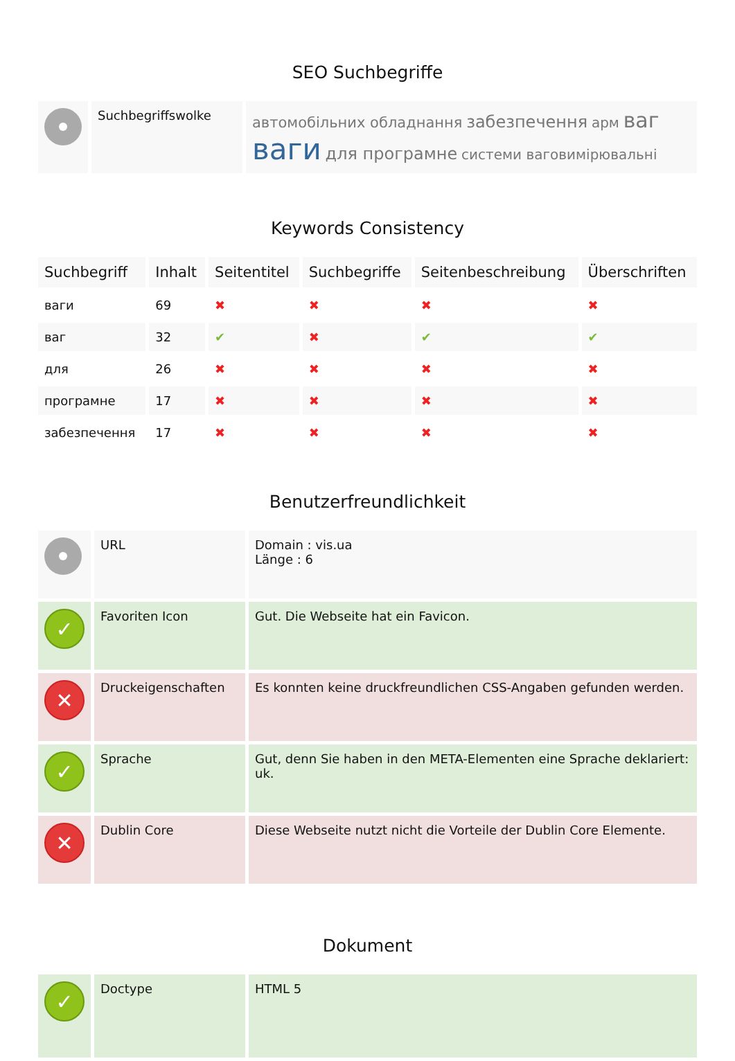SEO Suchbegriffe
| | Suchbegriffswolke | автомобільних обладнання забезпечення арм ваг ваги для програмне системи ваговимірювальні |
Keywords Consistency
| Suchbegriff | Inhalt | Seitentitel | Suchbegriffe | Seitenbeschreibung | Überschriften |
| --- | --- | --- | --- | --- | --- |
| ваги | 69 | ✖ | ✖ | ✖ | ✖ |
| ваг | 32 | ✔ | ✖ | ✔ | ✔ |
| для | 26 | ✖ | ✖ | ✖ | ✖ |
| програмне | 17 | ✖ | ✖ | ✖ | ✖ |
| забезпечення | 17 | ✖ | ✖ | ✖ | ✖ |
Benutzerfreundlichkeit
| | URL | Domain : vis.ua Länge : 6 |
| ✓ | Favoriten Icon | Gut. Die Webseite hat ein Favicon. |
| ✕ | Druckeigenschaften | Es konnten keine druckfreundlichen CSS-Angaben gefunden werden. |
| ✓ | Sprache | Gut, denn Sie haben in den META-Elementen eine Sprache deklariert: uk. |
| ✕ | Dublin Core | Diese Webseite nutzt nicht die Vorteile der Dublin Core Elemente. |
Dokument
| ✓ | Doctype | HTML 5 |